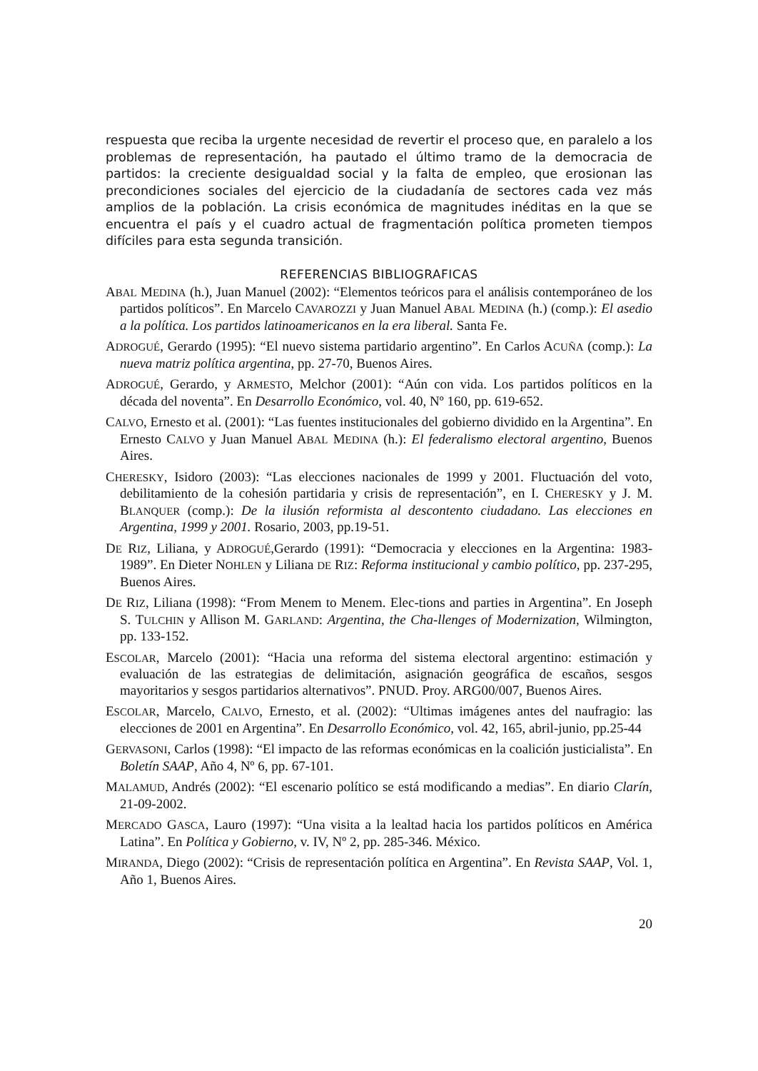respuesta que reciba la urgente necesidad de revertir el proceso que, en paralelo a los problemas de representación, ha pautado el último tramo de la democracia de partidos: la creciente desigualdad social y la falta de empleo, que erosionan las precondiciones sociales del ejercicio de la ciudadanía de sectores cada vez más amplios de la población. La crisis económica de magnitudes inéditas en la que se encuentra el país y el cuadro actual de fragmentación política prometen tiempos difíciles para esta segunda transición.
REFERENCIAS BIBLIOGRAFICAS
ABAL MEDINA (h.), Juan Manuel (2002): “Elementos teóricos para el análisis contemporáneo de los partidos políticos”. En Marcelo CAVAROZZI y Juan Manuel ABAL MEDINA (h.) (comp.): El asedio a la política. Los partidos latinoamericanos en la era liberal. Santa Fe.
ADROGUÉ, Gerardo (1995): “El nuevo sistema partidario argentino”. En Carlos ACUÑA (comp.): La nueva matriz política argentina, pp. 27-70, Buenos Aires.
ADROGUÉ, Gerardo, y ARMESTO, Melchor (2001): “Aún con vida. Los partidos políticos en la década del noventa”. En Desarrollo Económico, vol. 40, Nº 160, pp. 619-652.
CALVO, Ernesto et al. (2001): “Las fuentes institucionales del gobierno dividido en la Argentina”. En Ernesto CALVO y Juan Manuel ABAL MEDINA (h.): El federalismo electoral argentino, Buenos Aires.
CHERESKY, Isidoro (2003): “Las elecciones nacionales de 1999 y 2001. Fluctuación del voto, debilitamiento de la cohesión partidaria y crisis de representación”, en I. CHERESKY y J. M. BLANQUER (comp.): De la ilusión reformista al descontento ciudadano. Las elecciones en Argentina, 1999 y 2001. Rosario, 2003, pp.19-51.
DE RIZ, Liliana, y ADROGUÉ,Gerardo (1991): “Democracia y elecciones en la Argentina: 1983-1989”. En Dieter NOHLEN y Liliana DE RIZ: Reforma institucional y cambio político, pp. 237-295, Buenos Aires.
DE RIZ, Liliana (1998): “From Menem to Menem. Elec-tions and parties in Argentina”. En Joseph S. TULCHIN y Allison M. GARLAND: Argentina, the Cha-llenges of Modernization, Wilmington, pp. 133-152.
ESCOLAR, Marcelo (2001): “Hacia una reforma del sistema electoral argentino: estimación y evaluación de las estrategias de delimitación, asignación geográfica de escaños, sesgos mayoritarios y sesgos partidarios alternativos”. PNUD. Proy. ARG00/007, Buenos Aires.
ESCOLAR, Marcelo, CALVO, Ernesto, et al. (2002): “Ultimas imágenes antes del naufragio: las elecciones de 2001 en Argentina”. En Desarrollo Económico, vol. 42, 165, abril-junio, pp.25-44
GERVASONI, Carlos (1998): “El impacto de las reformas económicas en la coalición justicialista”. En Boletín SAAP, Año 4, Nº 6, pp. 67-101.
MALAMUD, Andrés (2002): “El escenario político se está modificando a medias”. En diario Clarín, 21-09-2002.
MERCADO GASCA, Lauro (1997): “Una visita a la lealtad hacia los partidos políticos en América Latina”. En Política y Gobierno, v. IV, Nº 2, pp. 285-346. México.
MIRANDA, Diego (2002): “Crisis de representación política en Argentina”. En Revista SAAP, Vol. 1, Año 1, Buenos Aires.
20